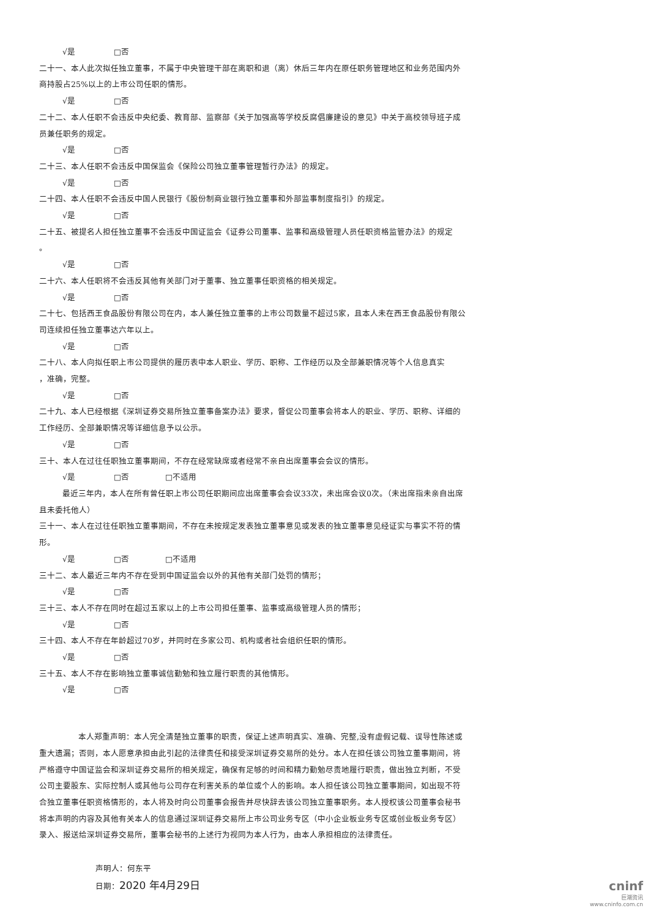√是 □否
二十一、本人此次拟任独立董事，不属于中央管理干部在离职和退（离）休后三年内在原任职务管理地区和业务范围内外商持股占25%以上的上市公司任职的情形。
√是 □否
二十二、本人任职不会违反中央纪委、教育部、监察部《关于加强高等学校反腐倡廉建设的意见》中关于高校领导班子成员兼任职务的规定。
√是 □否
二十三、本人任职不会违反中国保监会《保险公司独立董事管理暂行办法》的规定。
√是 □否
二十四、本人任职不会违反中国人民银行《股份制商业银行独立董事和外部监事制度指引》的规定。
√是 □否
二十五、被提名人担任独立董事不会违反中国证监会《证券公司董事、监事和高级管理人员任职资格监管办法》的规定
。
√是 □否
二十六、本人任职将不会违反其他有关部门对于董事、独立董事任职资格的相关规定。
√是 □否
二十七、包括西王食品股份有限公司在内，本人兼任独立董事的上市公司数量不超过5家，且本人未在西王食品股份有限公司连续担任独立董事达六年以上。
√是 □否
二十八、本人向拟任职上市公司提供的履历表中本人职业、学历、职称、工作经历以及全部兼职情况等个人信息真实
，准确，完整。
√是 □否
二十九、本人已经根据《深圳证券交易所独立董事备案办法》要求，督促公司董事会将本人的职业、学历、职称、详细的工作经历、全部兼职情况等详细信息予以公示。
√是 □否
三十、本人在过往任职独立董事期间，不存在经常缺席或者经常不亲自出席董事会会议的情形。
√是 □否 □不适用
最近三年内，本人在所有曾任职上市公司任职期间应出席董事会会议33次，未出席会议0次。（未出席指未亲自出席且未委托他人）
三十一、本人在过往任职独立董事期间，不存在未按规定发表独立董事意见或发表的独立董事意见经证实与事实不符的情形。
√是 □否 □不适用
三十二、本人最近三年内不存在受到中国证监会以外的其他有关部门处罚的情形；
√是 □否
三十三、本人不存在同时在超过五家以上的上市公司担任董事、监事或高级管理人员的情形；
√是 □否
三十四、本人不存在年龄超过70岁，并同时在多家公司、机构或者社会组织任职的情形。
√是 □否
三十五、本人不存在影响独立董事诚信勤勉和独立履行职责的其他情形。
√是 □否
本人郑重声明：本人完全清楚独立董事的职责，保证上述声明真实、准确、完整,没有虚假记载、误导性陈述或重大遗漏；否则，本人愿意承担由此引起的法律责任和接受深圳证券交易所的处分。本人在担任该公司独立董事期间，将严格遵守中国证监会和深圳证券交易所的相关规定，确保有足够的时间和精力勤勉尽责地履行职责，做出独立判断，不受公司主要股东、实际控制人或其他与公司存在利害关系的单位或个人的影响。本人担任该公司独立董事期间，如出现不符合独立董事任职资格情形的，本人将及时向公司董事会报告并尽快辞去该公司独立董事职务。本人授权该公司董事会秘书将本声明的内容及其他有关本人的信息通过深圳证券交易所上市公司业务专区（中小企业板业务专区或创业板业务专区）录入、报送给深圳证券交易所，董事会秘书的上述行为视同为本人行为，由本人承担相应的法律责任。
声明人：何东平
日期：2020 年4月29日
cninf
巨潮资讯
www.cninfo.com.cn